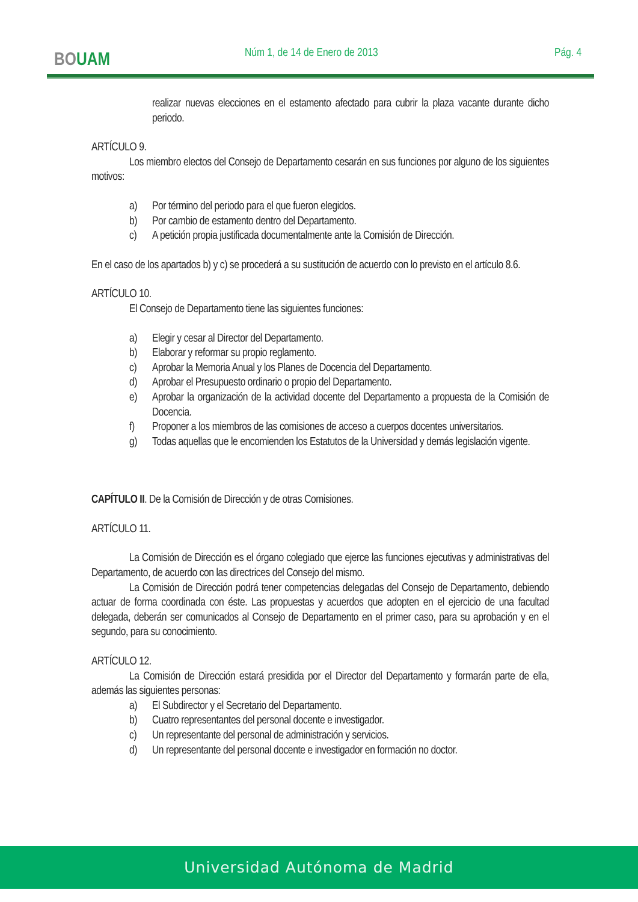BOUAM Núm 1, de 14 de Enero de 2013 Pág. 4
realizar nuevas elecciones en el estamento afectado para cubrir la plaza vacante durante dicho periodo.
ARTÍCULO 9.
Los miembro electos del Consejo de Departamento cesarán en sus funciones por alguno de los siguientes motivos:
a) Por término del periodo para el que fueron elegidos.
b) Por cambio de estamento dentro del Departamento.
c) A petición propia justificada documentalmente ante la Comisión de Dirección.
En el caso de los apartados b) y c) se procederá a su sustitución de acuerdo con lo previsto en el artículo 8.6.
ARTÍCULO 10.
El Consejo de Departamento tiene las siguientes funciones:
a) Elegir y cesar al Director del Departamento.
b) Elaborar y reformar su propio reglamento.
c) Aprobar la Memoria Anual y los Planes de Docencia del Departamento.
d) Aprobar el Presupuesto ordinario o propio del Departamento.
e) Aprobar la organización de la actividad docente del Departamento a propuesta de la Comisión de Docencia.
f) Proponer a los miembros de las comisiones de acceso a cuerpos docentes universitarios.
g) Todas aquellas que le encomienden los Estatutos de la Universidad y demás legislación vigente.
CAPÍTULO II. De la Comisión de Dirección y de otras Comisiones.
ARTÍCULO 11.
La Comisión de Dirección es el órgano colegiado que ejerce las funciones ejecutivas y administrativas del Departamento, de acuerdo con las directrices del Consejo del mismo.
La Comisión de Dirección podrá tener competencias delegadas del Consejo de Departamento, debiendo actuar de forma coordinada con éste. Las propuestas y acuerdos que adopten en el ejercicio de una facultad delegada, deberán ser comunicados al Consejo de Departamento en el primer caso, para su aprobación y en el segundo, para su conocimiento.
ARTÍCULO 12.
La Comisión de Dirección estará presidida por el Director del Departamento y formarán parte de ella, además las siguientes personas:
a) El Subdirector y el Secretario del Departamento.
b) Cuatro representantes del personal docente e investigador.
c) Un representante del personal de administración y servicios.
d) Un representante del personal docente e investigador en formación no doctor.
Universidad Autónoma de Madrid